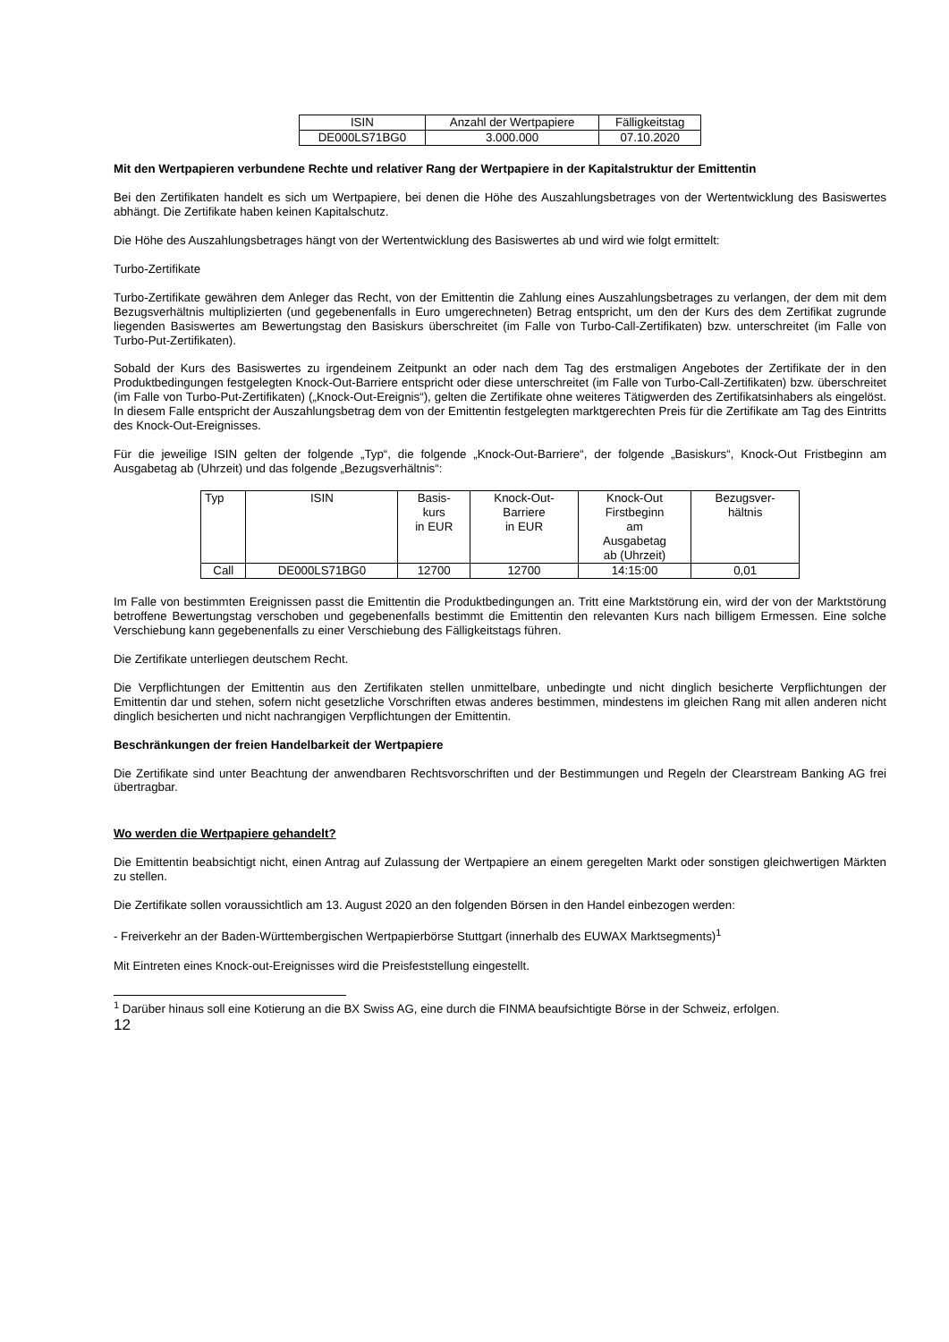| ISIN | Anzahl der Wertpapiere | Fälligkeitstag |
| --- | --- | --- |
| DE000LS71BG0 | 3.000.000 | 07.10.2020 |
Mit den Wertpapieren verbundene Rechte und relativer Rang der Wertpapiere in der Kapitalstruktur der Emittentin
Bei den Zertifikaten handelt es sich um Wertpapiere, bei denen die Höhe des Auszahlungsbetrages von der Wertentwicklung des Basiswertes abhängt. Die Zertifikate haben keinen Kapitalschutz.
Die Höhe des Auszahlungsbetrages hängt von der Wertentwicklung des Basiswertes ab und wird wie folgt ermittelt:
Turbo-Zertifikate
Turbo-Zertifikate gewähren dem Anleger das Recht, von der Emittentin die Zahlung eines Auszahlungsbetrages zu verlangen, der dem mit dem Bezugsverhältnis multiplizierten (und gegebenenfalls in Euro umgerechneten) Betrag entspricht, um den der Kurs des dem Zertifikat zugrunde liegenden Basiswertes am Bewertungstag den Basiskurs überschreitet (im Falle von Turbo-Call-Zertifikaten) bzw. unterschreitet (im Falle von Turbo-Put-Zertifikaten).
Sobald der Kurs des Basiswertes zu irgendeinem Zeitpunkt an oder nach dem Tag des erstmaligen Angebotes der Zertifikate der in den Produktbedingungen festgelegten Knock-Out-Barriere entspricht oder diese unterschreitet (im Falle von Turbo-Call-Zertifikaten) bzw. überschreitet (im Falle von Turbo-Put-Zertifikaten) („Knock-Out-Ereignis“), gelten die Zertifikate ohne weiteres Tätigwerden des Zertifikatsinhabers als eingelöst. In diesem Falle entspricht der Auszahlungsbetrag dem von der Emittentin festgelegten marktgerechten Preis für die Zertifikate am Tag des Eintritts des Knock-Out-Ereignisses.
Für die jeweilige ISIN gelten der folgende „Typ“, die folgende „Knock-Out-Barriere“, der folgende „Basiskurs“, Knock-Out Fristbeginn am Ausgabetag ab (Uhrzeit) und das folgende „Bezugsverhältnis“:
| Typ | ISIN | Basis- kurs in EUR | Knock-Out- Barriere in EUR | Knock-Out Firstbeginn am Ausgabetag ab (Uhrzeit) | Bezugsver- hältnis |
| --- | --- | --- | --- | --- | --- |
| Call | DE000LS71BG0 | 12700 | 12700 | 14:15:00 | 0,01 |
Im Falle von bestimmten Ereignissen passt die Emittentin die Produktbedingungen an. Tritt eine Marktstörung ein, wird der von der Marktstörung betroffene Bewertungstag verschoben und gegebenenfalls bestimmt die Emittentin den relevanten Kurs nach billigem Ermessen. Eine solche Verschiebung kann gegebenenfalls zu einer Verschiebung des Fälligkeitstags führen.
Die Zertifikate unterliegen deutschem Recht.
Die Verpflichtungen der Emittentin aus den Zertifikaten stellen unmittelbare, unbedingte und nicht dinglich besicherte Verpflichtungen der Emittentin dar und stehen, sofern nicht gesetzliche Vorschriften etwas anderes bestimmen, mindestens im gleichen Rang mit allen anderen nicht dinglich besicherten und nicht nachrangigen Verpflichtungen der Emittentin.
Beschränkungen der freien Handelbarkeit der Wertpapiere
Die Zertifikate sind unter Beachtung der anwendbaren Rechtsvorschriften und der Bestimmungen und Regeln der Clearstream Banking AG frei übertragbar.
Wo werden die Wertpapiere gehandelt?
Die Emittentin beabsichtigt nicht, einen Antrag auf Zulassung der Wertpapiere an einem geregelten Markt oder sonstigen gleichwertigen Märkten zu stellen.
Die Zertifikate sollen voraussichtlich am 13. August 2020 an den folgenden Börsen in den Handel einbezogen werden:
- Freiverkehr an der Baden-Württembergischen Wertpapierbörse Stuttgart (innerhalb des EUWAX Marktsegments)<sup>1</sup>
Mit Eintreten eines Knock-out-Ereignisses wird die Preisfeststellung eingestellt.
<sup>1</sup> Darüber hinaus soll eine Kotierung an die BX Swiss AG, eine durch die FINMA beaufsichtigte Börse in der Schweiz, erfolgen.
12